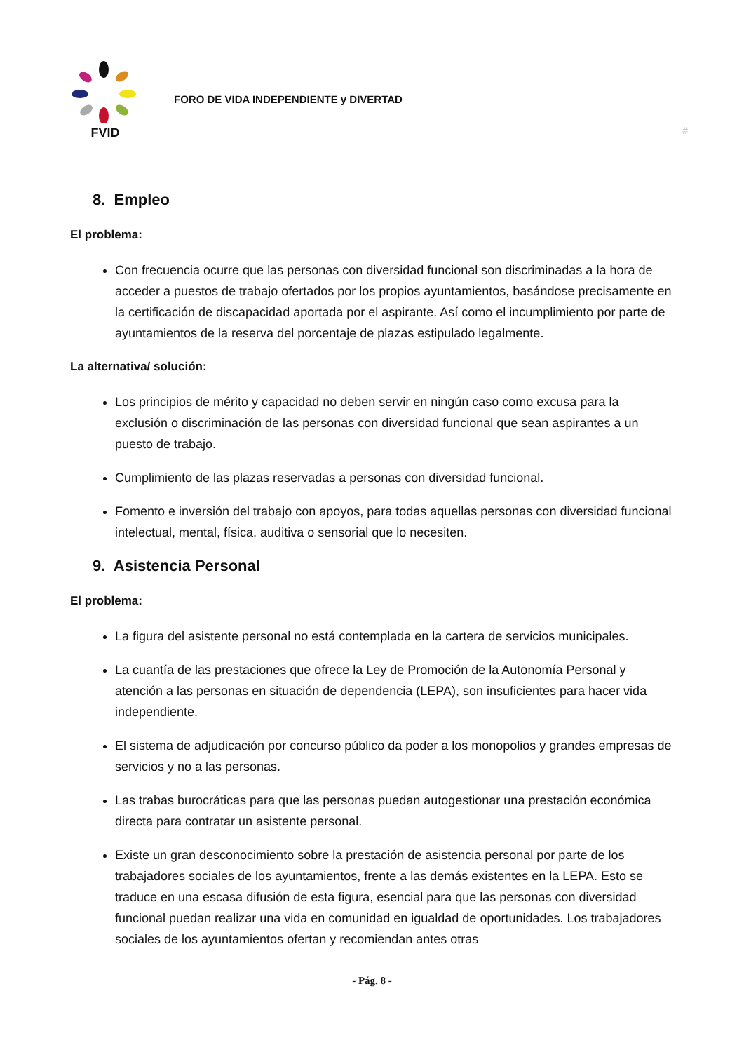FVID
FORO DE VIDA INDEPENDIENTE y DIVERTAD
#
8. Empleo
El problema:
Con frecuencia ocurre que las personas con diversidad funcional son discriminadas a la hora de acceder a puestos de trabajo ofertados por los propios ayuntamientos, basándose precisamente en la certificación de discapacidad aportada por el aspirante. Así como el incumplimiento por parte de ayuntamientos de la reserva del porcentaje de plazas estipulado legalmente.
La alternativa/ solución:
Los principios de mérito y capacidad no deben servir en ningún caso como excusa para la exclusión o discriminación de las personas con diversidad funcional que sean aspirantes a un puesto de trabajo.
Cumplimiento de las plazas reservadas a personas con diversidad funcional.
Fomento e inversión del trabajo con apoyos, para todas aquellas personas con diversidad funcional intelectual, mental, física, auditiva o sensorial que lo necesiten.
9. Asistencia Personal
El problema:
La figura del asistente personal no está contemplada en la cartera de servicios municipales.
La cuantía de las prestaciones que ofrece la Ley de Promoción de la Autonomía Personal y atención a las personas en situación de dependencia (LEPA), son insuficientes para hacer vida independiente.
El sistema de adjudicación por concurso público da poder a los monopolios y grandes empresas de servicios y no a las personas.
Las trabas burocráticas para que las personas puedan autogestionar una prestación económica directa para contratar un asistente personal.
Existe un gran desconocimiento sobre la prestación de asistencia personal por parte de los trabajadores sociales de los ayuntamientos, frente a las demás existentes en la LEPA. Esto se traduce en una escasa difusión de esta figura, esencial para que las personas con diversidad funcional puedan realizar una vida en comunidad en igualdad de oportunidades. Los trabajadores sociales de los ayuntamientos ofertan y recomiendan antes otras
- Pág. 8 -